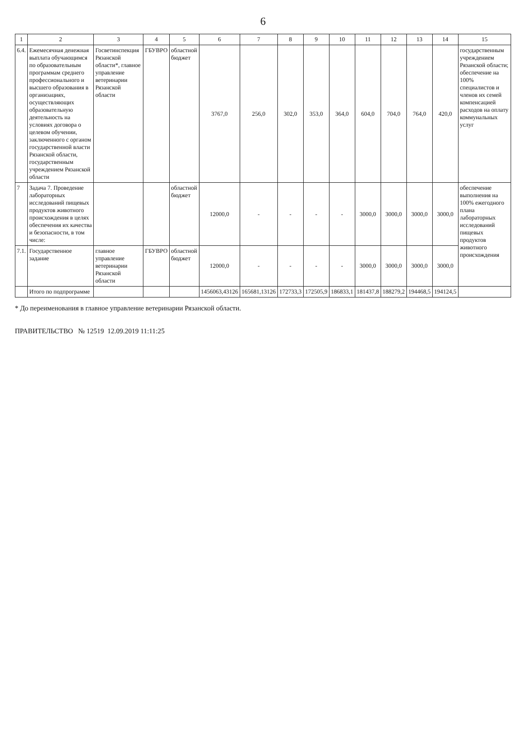6
| 1 | 2 | 3 | 4 | 5 | 6 | 7 | 8 | 9 | 10 | 11 | 12 | 13 | 14 | 15 |
| --- | --- | --- | --- | --- | --- | --- | --- | --- | --- | --- | --- | --- | --- | --- |
| 6.4. | Ежемесячная денежная выплата обучающимся по образовательным программам среднего профессионального и высшего образования в организациях, осуществляющих образовательную деятельность на условиях договора о целевом обучении, заключенного с органом государственной власти Рязанской области, государственным учреждением Рязанской области | Госветинспекция Рязанской области*, главное управление ветеринарии Рязанской области | ГБУВРО | областной бюджет | 3767,0 | 256,0 | 302,0 | 353,0 | 364,0 | 604,0 | 704,0 | 764,0 | 420,0 | государственным учреждением Рязанской области; обеспечение на 100% специалистов и членов их семей компенсацией расходов на оплату коммунальных услуг |
| 7 | Задача 7. Проведение лабораторных исследований пищевых продуктов животного происхождения в целях обеспечения их качества и безопасности, в том числе: | | | областной бюджет | 12000,0 | - | - | - | - | 3000,0 | 3000,0 | 3000,0 | 3000,0 | обеспечение выполнения на 100% ежегодного плана лабораторных исследований пищевых продуктов животного происхождения |
| 7.1. | Государственное задание | главное управление ветеринарии Рязанской области | ГБУВРО | областной бюджет | 12000,0 | - | - | - | - | 3000,0 | 3000,0 | 3000,0 | 3000,0 | |
| | Итого по подпрограмме | | | | 1456063,43126 | 165681,13126 | 172733,3 | 172505,9 | 186833,1 | 181437,8 | 188279,2 | 194468,5 | 194124,5 | |
* До переименования в главное управление ветеринарии Рязанской области.
ПРАВИТЕЛЬСТВО № 12519 12.09.2019 11:11:25